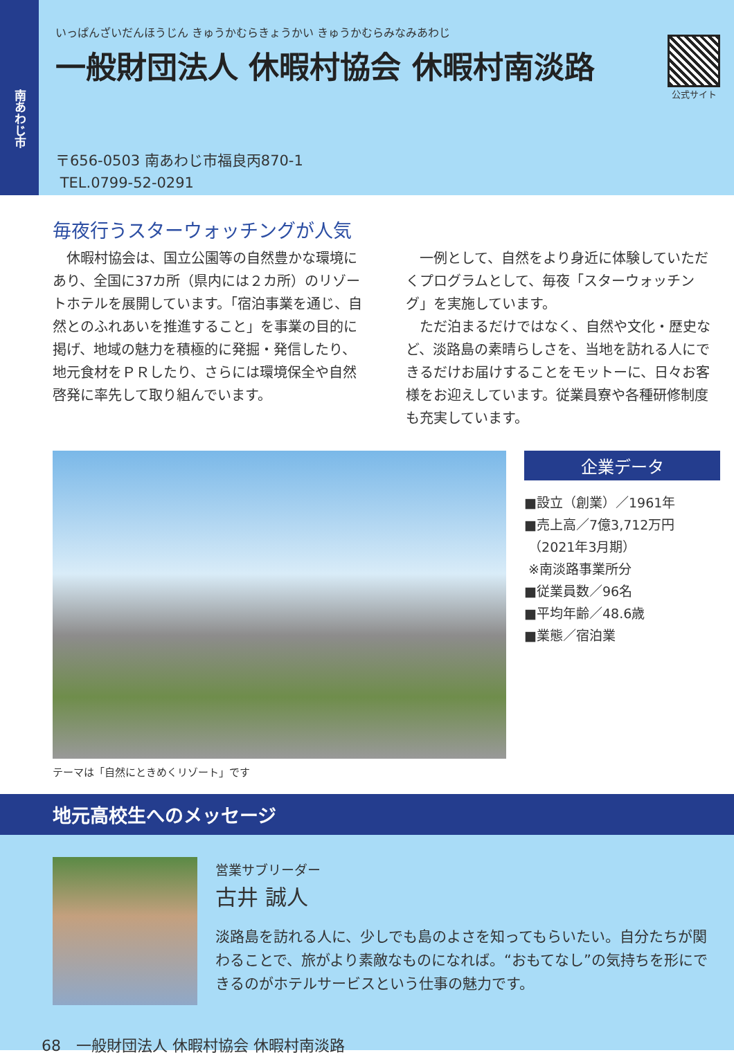南あわじ市
いっぱんざいだんほうじん きゅうかむらきょうかい きゅうかむらみなみあわじ
一般財団法人 休暇村協会 休暇村南淡路
公式サイト
〒656-0503 南あわじ市福良丙870-1
TEL.0799-52-0291
毎夜行うスターウォッチングが人気
　休暇村協会は、国立公園等の自然豊かな環境にあり、全国に37カ所（県内には２カ所）のリゾートホテルを展開しています。「宿泊事業を通じ、自然とのふれあいを推進すること」を事業の目的に掲げ、地域の魅力を積極的に発掘・発信したり、地元食材をＰＲしたり、さらには環境保全や自然啓発に率先して取り組んでいます。
　一例として、自然をより身近に体験していただくプログラムとして、毎夜「スターウォッチング」を実施しています。
　ただ泊まるだけではなく、自然や文化・歴史など、淡路島の素晴らしさを、当地を訪れる人にできるだけお届けすることをモットーに、日々お客様をお迎えしています。従業員寮や各種研修制度も充実しています。
テーマは「自然にときめくリゾート」です
企業データ
■設立（創業）／1961年
■売上高／7億3,712万円
（2021年3月期）
※南淡路事業所分
■従業員数／96名
■平均年齢／48.6歳
■業態／宿泊業
地元高校生へのメッセージ
営業サブリーダー
古井 誠人
淡路島を訪れる人に、少しでも島のよさを知ってもらいたい。自分たちが関わることで、旅がより素敵なものになれば。“おもてなし”の気持ちを形にできるのがホテルサービスという仕事の魅力です。
68　一般財団法人 休暇村協会 休暇村南淡路